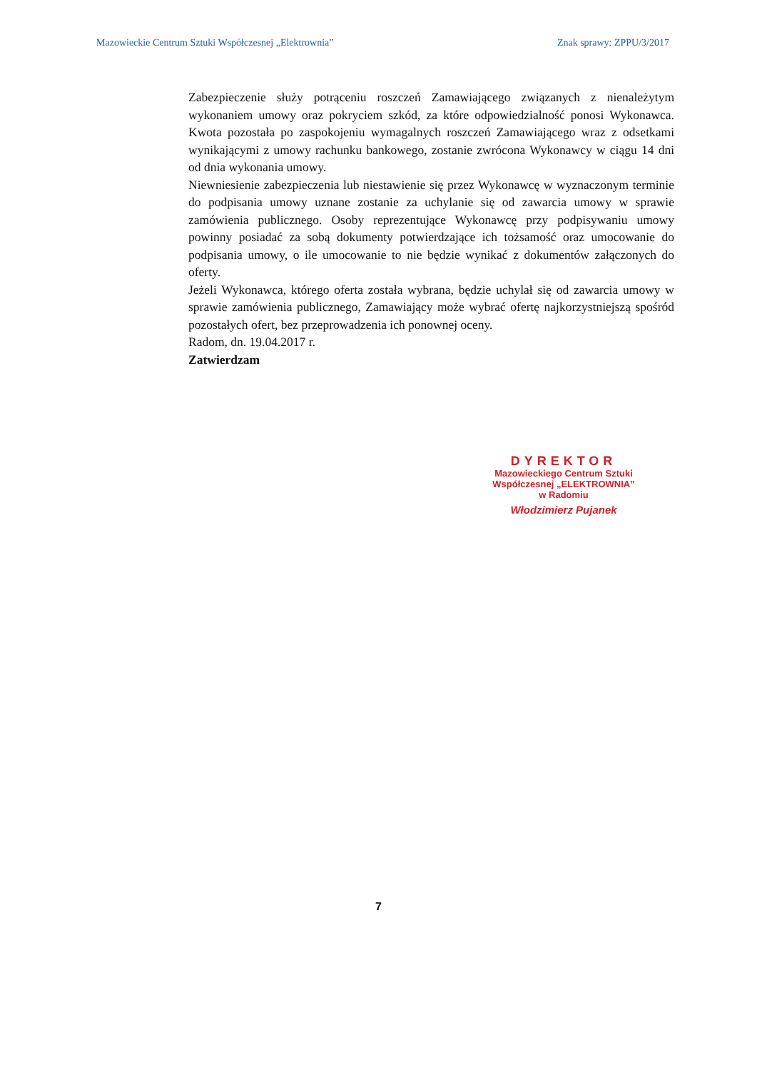Mazowieckie Centrum Sztuki Współczesnej „Elektrownia” Znak sprawy: ZPPU/3/2017
Zabezpieczenie służy potrąceniu roszczeń Zamawiającego związanych z nienależytym wykonaniem umowy oraz pokryciem szkód, za które odpowiedzialność ponosi Wykonawca. Kwota pozostała po zaspokojeniu wymagalnych roszczeń Zamawiającego wraz z odsetkami wynikającymi z umowy rachunku bankowego, zostanie zwrócona Wykonawcy w ciągu 14 dni od dnia wykonania umowy.
Niewniesienie zabezpieczenia lub niestawienie się przez Wykonawcę w wyznaczonym terminie do podpisania umowy uznane zostanie za uchylanie się od zawarcia umowy w sprawie zamówienia publicznego. Osoby reprezentujące Wykonawcę przy podpisywaniu umowy powinny posiadać za sobą dokumenty potwierdzające ich tożsamość oraz umocowanie do podpisania umowy, o ile umocowanie to nie będzie wynikać z dokumentów załączonych do oferty.
Jeżeli Wykonawca, którego oferta została wybrana, będzie uchylał się od zawarcia umowy w sprawie zamówienia publicznego, Zamawiający może wybrać ofertę najkorzystniejszą spośród pozostałych ofert, bez przeprowadzenia ich ponownej oceny.
Radom, dn. 19.04.2017 r.
Zatwierdzam
DYREKTOR
Mazowieckiego Centrum Sztuki
Współczesnej „ELEKTROWNIA”
w Radomiu
Włodzimierz Pujanek
7